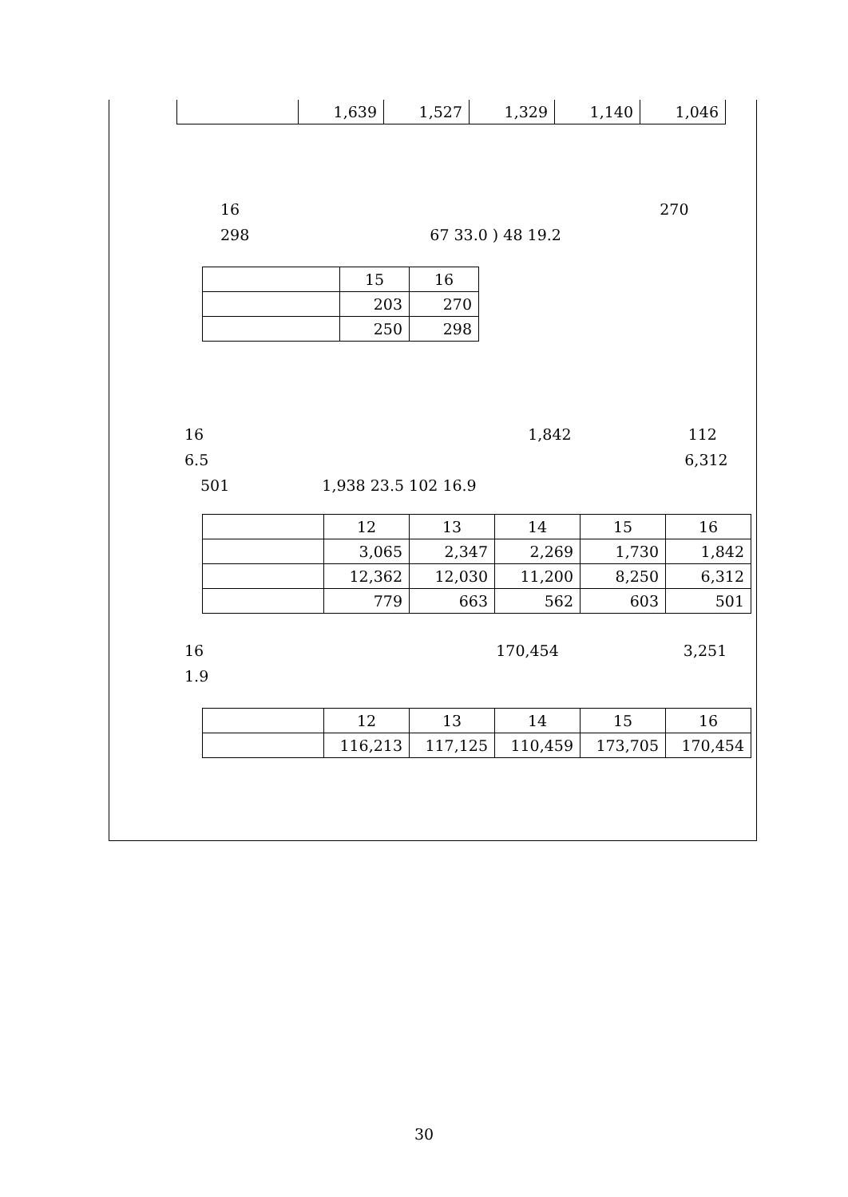| | 1,639 | 1,527 | 1,329 | 1,140 | 1,046 |
16 270
298 67 33.0 ) 48 19.2
| | 15 | 16 |
| | 203 | 270 |
| | 250 | 298 |
16 1,842 112
6.5 6,312
501 1,938 23.5 102 16.9
| | 12 | 13 | 14 | 15 | 16 |
| | 3,065 | 2,347 | 2,269 | 1,730 | 1,842 |
| | 12,362 | 12,030 | 11,200 | 8,250 | 6,312 |
| | 779 | 663 | 562 | 603 | 501 |
16 170,454 3,251
1.9
| | 12 | 13 | 14 | 15 | 16 |
| | 116,213 | 117,125 | 110,459 | 173,705 | 170,454 |
30